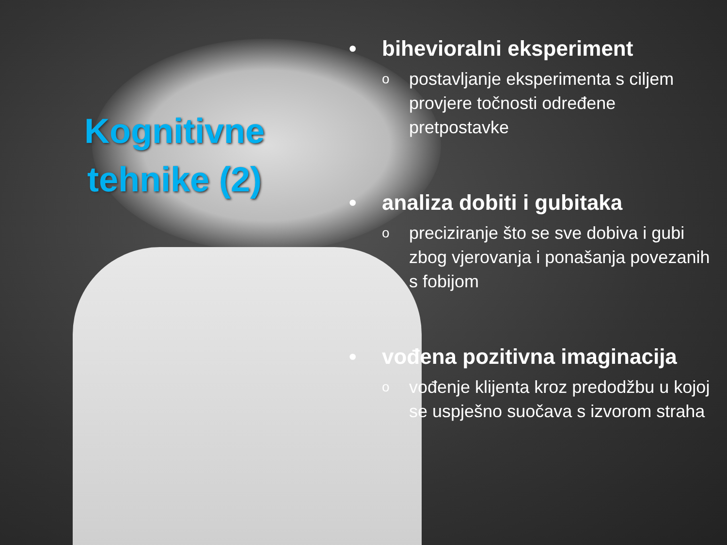Kognitivne
tehnike (2)
• bihevioralni eksperiment
opostavljanje eksperimenta s ciljem provjere točnosti određene pretpostavke
• analiza dobiti i gubitaka
opreciziranje što se sve dobiva i gubi zbog vjerovanja i ponašanja povezanih s fobijom
• vođena pozitivna imaginacija
ovođenje klijenta kroz predodžbu u kojoj se uspješno suočava s izvorom straha